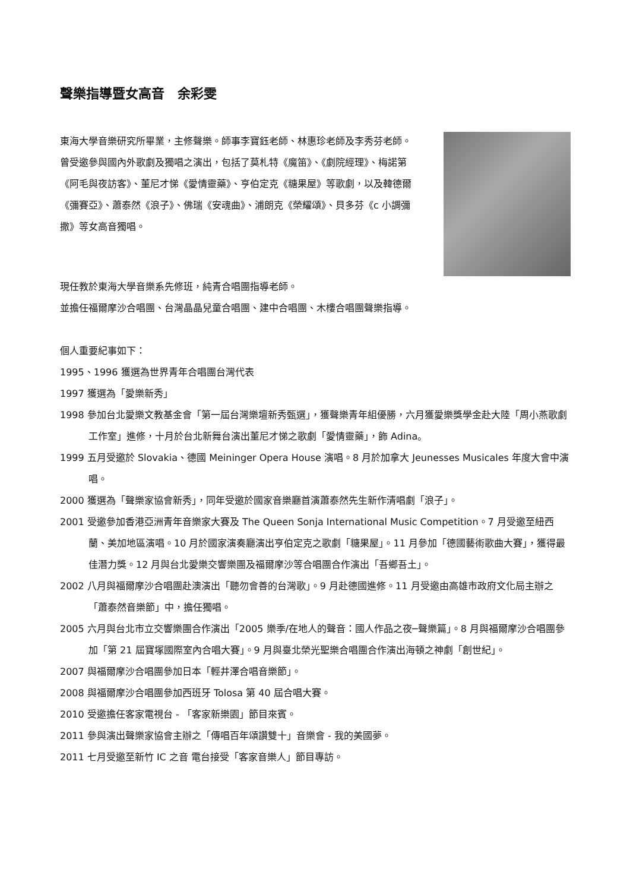聲樂指導暨女高音　余彩雯
東海大學音樂研究所畢業，主修聲樂。師事李寶鈺老師、林惠珍老師及李秀芬老師。
曾受邀參與國內外歌劇及獨唱之演出，包括了莫札特《魔笛》、《劇院經理》、梅諾第《阿毛與夜訪客》、董尼才悌《愛情靈藥》、亨伯定克《糖果屋》等歌劇，以及韓德爾《彌賽亞》、蕭泰然《浪子》、佛瑞《安魂曲》、浦朗克《榮耀頌》、貝多芬《c 小調彌撒》等女高音獨唱。
現任教於東海大學音樂系先修班，純青合唱團指導老師。
並擔任福爾摩沙合唱團、台灣晶晶兒童合唱團、建中合唱團、木樓合唱團聲樂指導。
個人重要紀事如下：
1995、1996 獲選為世界青年合唱團台灣代表
1997 獲選為「愛樂新秀」
1998 參加台北愛樂文教基金會「第一屆台灣樂壇新秀甄選」，獲聲樂青年組優勝，六月獲愛樂獎學金赴大陸「周小燕歌劇工作室」進修，十月於台北新舞台演出董尼才悌之歌劇「愛情靈藥」，飾 Adina。
1999 五月受邀於 Slovakia、德國 Meininger Opera House 演唱。8 月於加拿大 Jeunesses Musicales 年度大會中演唱。
2000 獲選為「聲樂家協會新秀」，同年受邀於國家音樂廳首演蕭泰然先生新作清唱劇「浪子」。
2001 受邀參加香港亞洲青年音樂家大賽及 The Queen Sonja International Music Competition。7 月受邀至紐西蘭、美加地區演唱。10 月於國家演奏廳演出亨伯定克之歌劇「糖果屋」。11 月參加「德國藝術歌曲大賽」，獲得最佳潛力獎。12 月與台北愛樂交響樂團及福爾摩沙等合唱團合作演出「吾鄉吾土」。
2002 八月與福爾摩沙合唱團赴澳演出「聽勿會善的台灣歌」。9 月赴德國進修。11 月受邀由高雄市政府文化局主辦之「蕭泰然音樂節」中，擔任獨唱。
2005 六月與台北市立交響樂團合作演出「2005 樂季/在地人的聲音：國人作品之夜─聲樂篇」。8 月與福爾摩沙合唱團參加「第 21 屆寶塚國際室內合唱大賽」。9 月與臺北榮光聖樂合唱團合作演出海頓之神劇「創世紀」。
2007 與福爾摩沙合唱團參加日本「輕井澤合唱音樂節」。
2008 與福爾摩沙合唱團參加西班牙 Tolosa 第 40 屆合唱大賽。
2010 受邀擔任客家電視台 - 「客家新樂園」節目來賓。
2011 參與演出聲樂家協會主辦之「傳唱百年頌讚雙十」音樂會 - 我的美國夢。
2011 七月受邀至新竹 IC 之音 電台接受「客家音樂人」節目專訪。